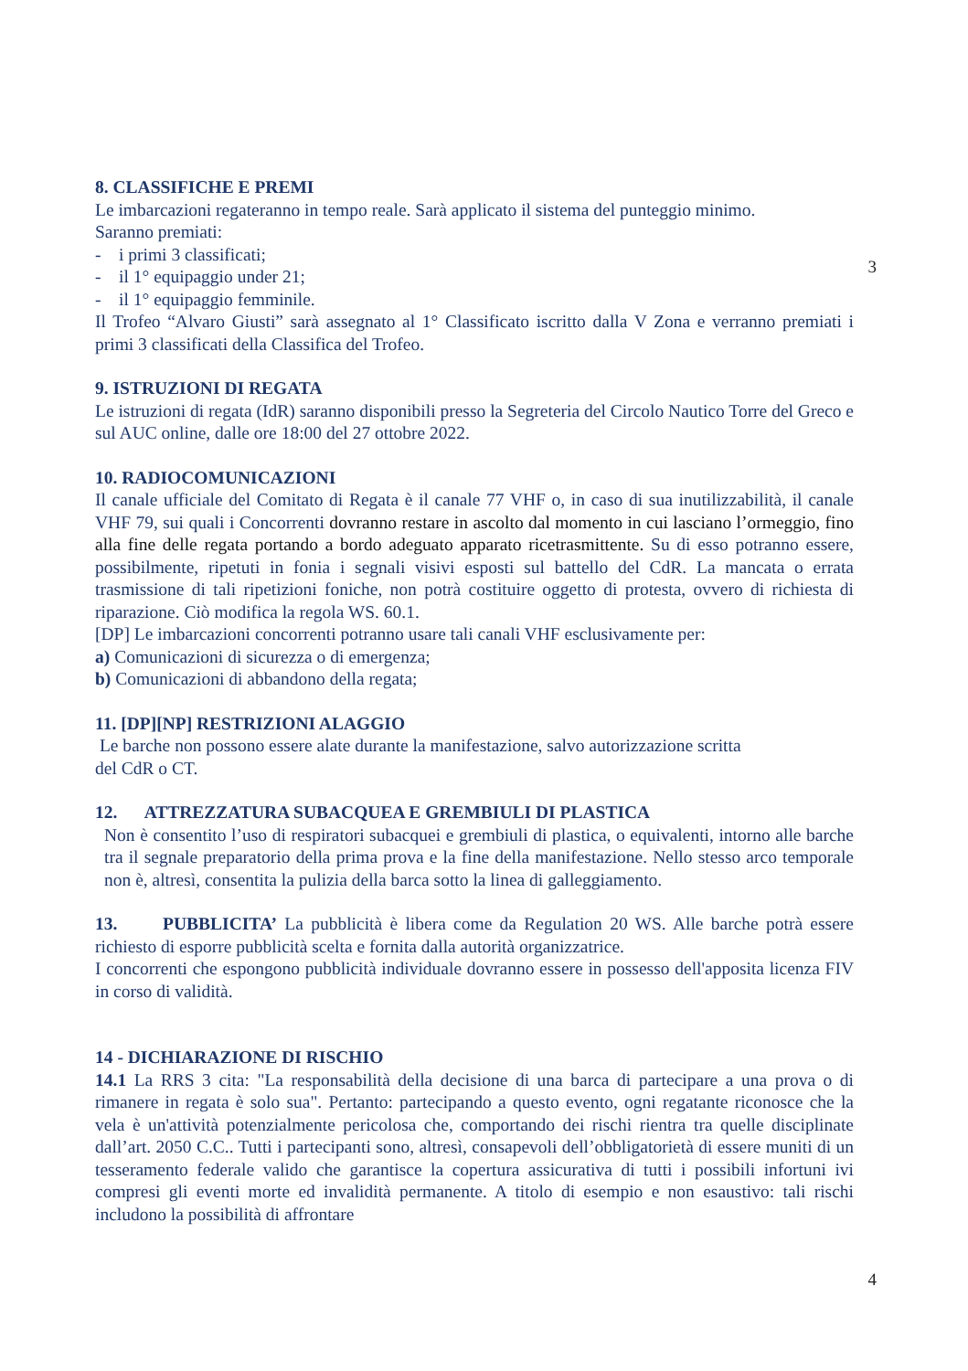8. CLASSIFICHE E PREMI
Le imbarcazioni regateranno in tempo reale. Sarà applicato il sistema del punteggio minimo.
Saranno premiati:
- i primi 3 classificati;
- il 1° equipaggio under 21;
- il 1° equipaggio femminile.
Il Trofeo “Alvaro Giusti” sarà assegnato al 1° Classificato iscritto dalla V Zona e verranno premiati i primi 3 classificati della Classifica del Trofeo.
9. ISTRUZIONI DI REGATA
Le istruzioni di regata (IdR) saranno disponibili presso la Segreteria del Circolo Nautico Torre del Greco e sul AUC online, dalle ore 18:00 del 27 ottobre 2022.
10. RADIOCOMUNICAZIONI
Il canale ufficiale del Comitato di Regata è il canale 77 VHF o, in caso di sua inutilizzabilità, il canale VHF 79, sui quali i Concorrenti dovranno restare in ascolto dal momento in cui lasciano l’ormeggio, fino alla fine delle regata portando a bordo adeguato apparato ricetrasmittente. Su di esso potranno essere, possibilmente, ripetuti in fonia i segnali visivi esposti sul battello del CdR. La mancata o errata trasmissione di tali ripetizioni foniche, non potrà costituire oggetto di protesta, ovvero di richiesta di riparazione. Ciò modifica la regola WS. 60.1.
[DP] Le imbarcazioni concorrenti potranno usare tali canali VHF esclusivamente per:
a) Comunicazioni di sicurezza o di emergenza;
b) Comunicazioni di abbandono della regata;
11. [DP][NP] RESTRIZIONI ALAGGIO
Le barche non possono essere alate durante la manifestazione, salvo autorizzazione scritta
del CdR o CT.
12. ATTREZZATURA SUBACQUEA E GREMBIULI DI PLASTICA
Non è consentito l’uso di respiratori subacquei e grembiuli di plastica, o equivalenti, intorno alle barche tra il segnale preparatorio della prima prova e la fine della manifestazione. Nello stesso arco temporale non è, altresì, consentita la pulizia della barca sotto la linea di galleggiamento.
13. PUBBLICITA’ La pubblicità è libera come da Regulation 20 WS. Alle barche potrà essere richiesto di esporre pubblicità scelta e fornita dalla autorità organizzatrice.
I concorrenti che espongono pubblicità individuale dovranno essere in possesso dell'apposita licenza FIV in corso di validità.
14 - DICHIARAZIONE DI RISCHIO
14.1 La RRS 3 cita: "La responsabilità della decisione di una barca di partecipare a una prova o di rimanere in regata è solo sua". Pertanto: partecipando a questo evento, ogni regatante riconosce che la vela è un'attività potenzialmente pericolosa che, comportando dei rischi rientra tra quelle disciplinate dall’art. 2050 C.C.. Tutti i partecipanti sono, altresì, consapevoli dell’obbligatorietà di essere muniti di un tesseramento federale valido che garantisce la copertura assicurativa di tutti i possibili infortuni ivi compresi gli eventi morte ed invalidità permanente. A titolo di esempio e non esaustivo: tali rischi includono la possibilità di affrontare
3
4